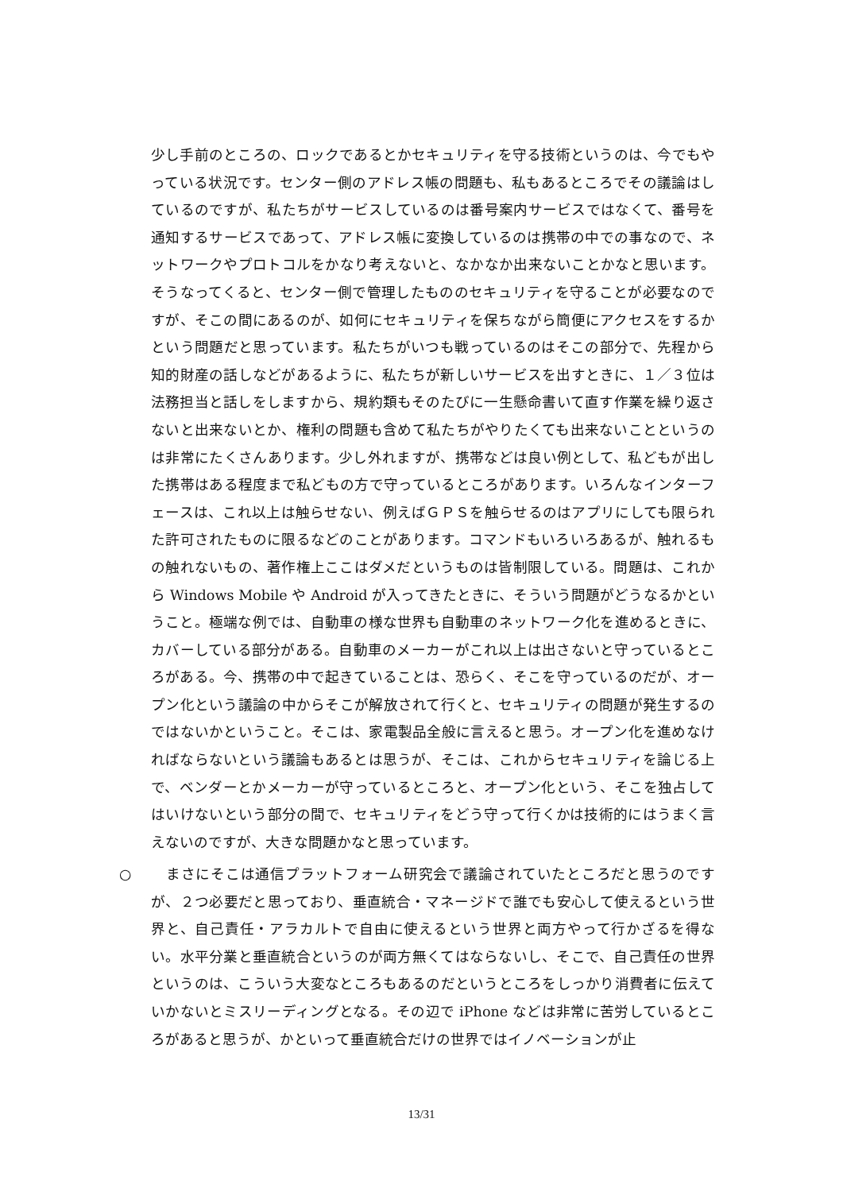少し手前のところの、ロックであるとかセキュリティを守る技術というのは、今でもやっている状況です。センター側のアドレス帳の問題も、私もあるところでその議論はしているのですが、私たちがサービスしているのは番号案内サービスではなくて、番号を通知するサービスであって、アドレス帳に変換しているのは携帯の中での事なので、ネットワークやプロトコルをかなり考えないと、なかなか出来ないことかなと思います。そうなってくると、センター側で管理したもののセキュリティを守ることが必要なのですが、そこの間にあるのが、如何にセキュリティを保ちながら簡便にアクセスをするかという問題だと思っています。私たちがいつも戦っているのはそこの部分で、先程から知的財産の話しなどがあるように、私たちが新しいサービスを出すときに、１／３位は法務担当と話しをしますから、規約類もそのたびに一生懸命書いて直す作業を繰り返さないと出来ないとか、権利の問題も含めて私たちがやりたくても出来ないことというのは非常にたくさんあります。少し外れますが、携帯などは良い例として、私どもが出した携帯はある程度まで私どもの方で守っているところがあります。いろんなインターフェースは、これ以上は触らせない、例えばＧＰＳを触らせるのはアプリにしても限られた許可されたものに限るなどのことがあります。コマンドもいろいろあるが、触れるもの触れないもの、著作権上ここはダメだというものは皆制限している。問題は、これから Windows Mobile や Android が入ってきたときに、そういう問題がどうなるかということ。極端な例では、自動車の様な世界も自動車のネットワーク化を進めるときに、カバーしている部分がある。自動車のメーカーがこれ以上は出さないと守っているところがある。今、携帯の中で起きていることは、恐らく、そこを守っているのだが、オープン化という議論の中からそこが解放されて行くと、セキュリティの問題が発生するのではないかということ。そこは、家電製品全般に言えると思う。オープン化を進めなければならないという議論もあるとは思うが、そこは、これからセキュリティを論じる上で、ベンダーとかメーカーが守っているところと、オープン化という、そこを独占してはいけないという部分の間で、セキュリティをどう守って行くかは技術的にはうまく言えないのですが、大きな問題かなと思っています。
○ 　まさにそこは通信プラットフォーム研究会で議論されていたところだと思うのですが、２つ必要だと思っており、垂直統合・マネージドで誰でも安心して使えるという世界と、自己責任・アラカルトで自由に使えるという世界と両方やって行かざるを得ない。水平分業と垂直統合というのが両方無くてはならないし、そこで、自己責任の世界というのは、こういう大変なところもあるのだというところをしっかり消費者に伝えていかないとミスリーディングとなる。その辺で iPhone などは非常に苦労しているところがあると思うが、かといって垂直統合だけの世界ではイノベーションが止
13/31